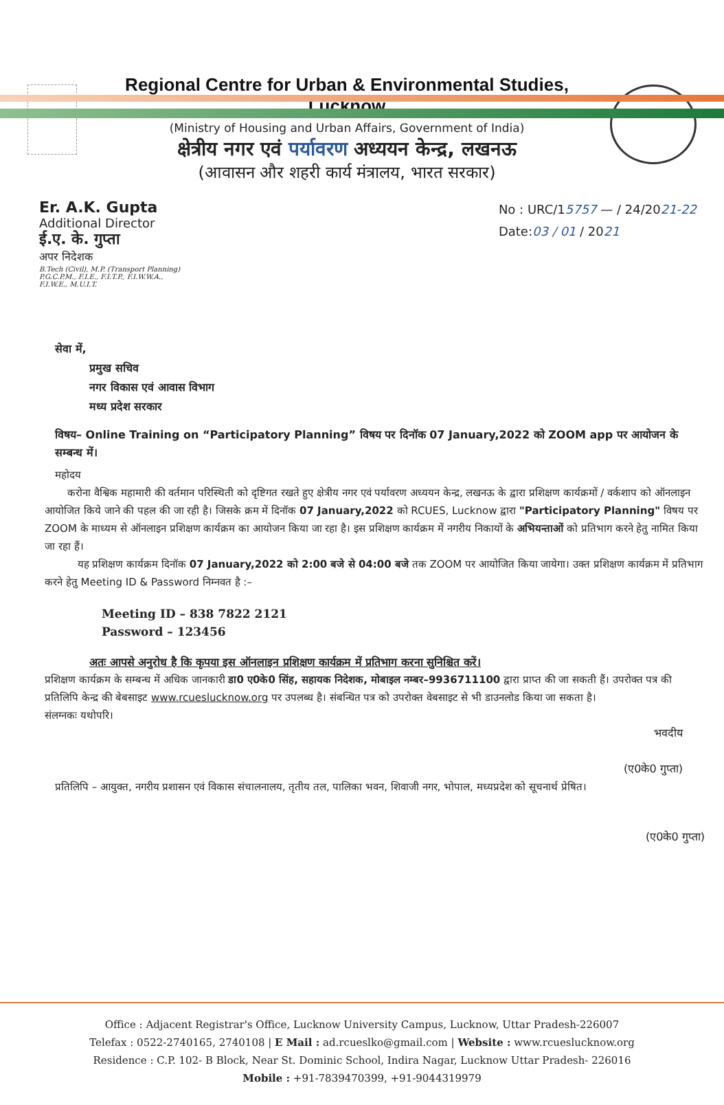Regional Centre for Urban & Environmental Studies, Lucknow
(Ministry of Housing and Urban Affairs, Government of India)
क्षेत्रीय नगर एवं पर्यावरण अध्ययन केन्द्र, लखनऊ
(आवासन और शहरी कार्य मंत्रालय, भारत सरकार)
Er. A.K. Gupta
Additional Director
ई.ए. के. गुप्ता
अपर निदेशक
B.Tech (Civil), M.P. (Transport Planning)
P.G.C.P.M., F.I.E., F.I.T.P., F.I.W.W.A.,
F.I.W.E., M.U.I.T.
No : URC/15757 — / 24/2021-22
Date:03 / 01 / 2021
सेवा में,
प्रमुख सचिव
नगर विकास एवं आवास विभाग
मध्य प्रदेश सरकार
विषय– Online Training on “Participatory Planning” विषय पर दिनॉक 07 January,2022 को ZOOM app पर आयोजन के सम्बन्ध में।
महोदय
करोना वैश्विक महामारी की वर्तमान परिस्थिती को दृष्टिगत रखते हुए क्षेत्रीय नगर एवं पर्यावरण अध्ययन केन्द्र, लखनऊ के द्वारा प्रशिक्षण कार्यक्रमों / वर्कशाप को ऑनलाइन आयोजित किये जाने की पहल की जा रही है। जिसके क्रम में दिनॉक 07 January,2022 को RCUES, Lucknow द्वारा "Participatory Planning" विषय पर ZOOM के माध्यम से ऑनलाइन प्रशिक्षण कार्यक्रम का आयोजन किया जा रहा है। इस प्रशिक्षण कार्यक्रम में नगरीय निकायों के अभियन्ताओं को प्रतिभाग करने हेतु नामित किया जा रहा हैं।
यह प्रशिक्षण कार्यक्रम दिनॉक 07 January,2022 को 2:00 बजे से 04:00 बजे तक ZOOM पर आयोजित किया जायेगा। उक्त प्रशिक्षण कार्यक्रम में प्रतिभाग करने हेतु Meeting ID & Password निम्नवत है :–
Meeting ID – 838 7822 2121
Password – 123456
अतः आपसे अनुरोध है कि कृपया इस ऑनलाइन प्रशिक्षण कार्यक्रम में प्रतिभाग करना सुनिश्चित करें।
प्रशिक्षण कार्यक्रम के सम्बन्ध में अधिक जानकारी डा0 ए0के0 सिंह, सहायक निदेशक, मोबाइल नम्बर–9936711100 द्वारा प्राप्त की जा सकती हैं। उपरोक्त पत्र की प्रतिलिपि केन्द्र की बेबसाइट www.rcueslucknow.org पर उपलब्ध है। संबन्धित पत्र को उपरोक्त वेबसाइट से भी डाउनलोड किया जा सकता है।
संलग्नकः यथोपरि।
भवदीय
(ए0के0 गुप्ता)
प्रतिलिपि – आयुक्त, नगरीय प्रशासन एवं विकास संचालनालय, तृतीय तल, पालिका भवन, शिवाजी नगर, भोपाल, मध्यप्रदेश को सूचनार्थ प्रेषित।
(ए0के0 गुप्ता)
Office : Adjacent Registrar's Office, Lucknow University Campus, Lucknow, Uttar Pradesh-226007
Telefax : 0522-2740165, 2740108 | E Mail : ad.rcueslko@gmail.com | Website : www.rcueslucknow.org
Residence : C.P. 102- B Block, Near St. Dominic School, Indira Nagar, Lucknow Uttar Pradesh- 226016
Mobile : +91-7839470399, +91-9044319979